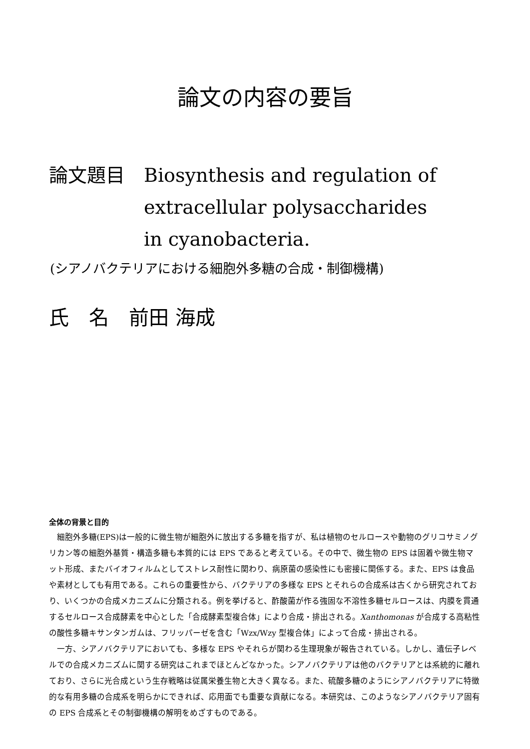論文の内容の要旨
論文題目 Biosynthesis and regulation of
extracellular polysaccharides
in cyanobacteria.
(シアノバクテリアにおける細胞外多糖の合成・制御機構)
氏　名　前田 海成
全体の背景と目的
細胞外多糖(EPS)は一般的に微生物が細胞外に放出する多糖を指すが、私は植物のセルロースや動物のグリコサミノグリカン等の細胞外基質・構造多糖も本質的には EPS であると考えている。その中で、微生物の EPS は固着や微生物マット形成、またバイオフィルムとしてストレス耐性に関わり、病原菌の感染性にも密接に関係する。また、EPS は食品や素材としても有用である。これらの重要性から、バクテリアの多様な EPS とそれらの合成系は古くから研究されており、いくつかの合成メカニズムに分類される。例を挙げると、酢酸菌が作る強固な不溶性多糖セルロースは、内膜を貫通するセルロース合成酵素を中心とした「合成酵素型複合体」により合成・排出される。Xanthomonas が合成する高粘性の酸性多糖キサンタンガムは、フリッパーゼを含む「Wzx/Wzy 型複合体」によって合成・排出される。
一方、シアノバクテリアにおいても、多様な EPS やそれらが関わる生理現象が報告されている。しかし、遺伝子レベルでの合成メカニズムに関する研究はこれまでほとんどなかった。シアノバクテリアは他のバクテリアとは系統的に離れており、さらに光合成という生存戦略は従属栄養生物と大きく異なる。また、硫酸多糖のようにシアノバクテリアに特徴的な有用多糖の合成系を明らかにできれば、応用面でも重要な貢献になる。本研究は、このようなシアノバクテリア固有の EPS 合成系とその制御機構の解明をめざすものである。